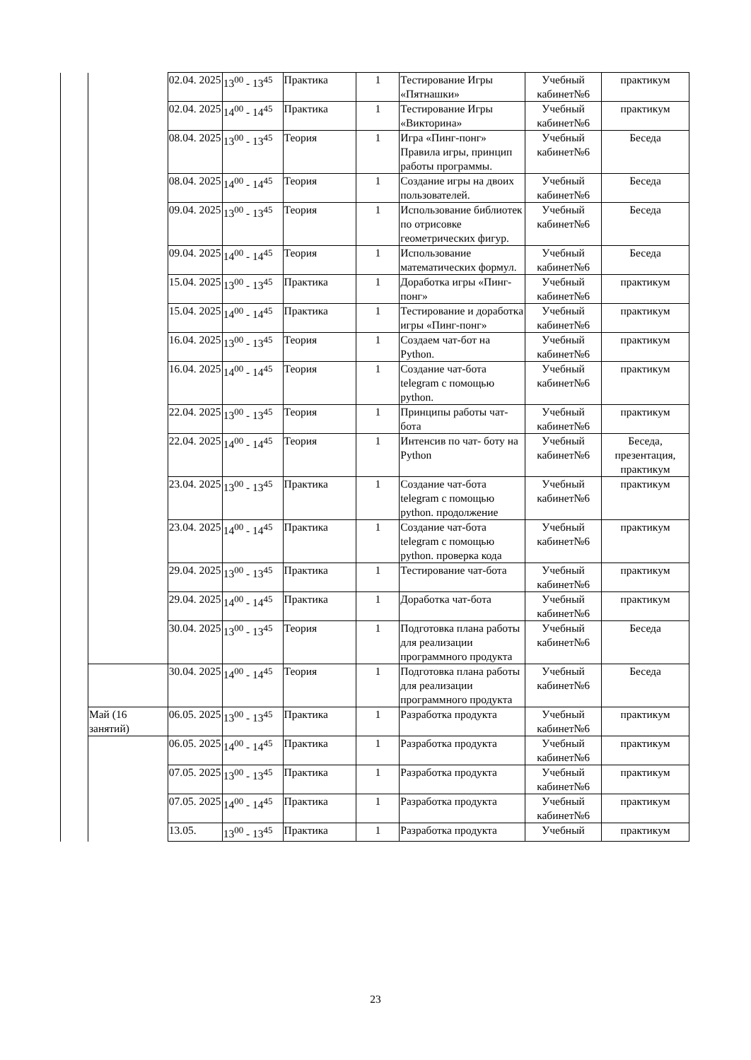| | | 02.04. 2025 | 13<sup>00</sup> - 13<sup>45</sup> | Практика | 1 | Тестирование Игры «Пятнашки» | Учебный кабинет№6 | практикум |
| | | 02.04. 2025 | 14<sup>00</sup> - 14<sup>45</sup> | Практика | 1 | Тестирование Игры «Викторина» | Учебный кабинет№6 | практикум |
| | | 08.04. 2025 | 13<sup>00</sup> - 13<sup>45</sup> | Теория | 1 | Игра «Пинг-понг» Правила игры, принцип работы программы. | Учебный кабинет№6 | Беседа |
| | | 08.04. 2025 | 14<sup>00</sup> - 14<sup>45</sup> | Теория | 1 | Создание игры на двоих пользователей. | Учебный кабинет№6 | Беседа |
| | | 09.04. 2025 | 13<sup>00</sup> - 13<sup>45</sup> | Теория | 1 | Использование библиотек по отрисовке геометрических фигур. | Учебный кабинет№6 | Беседа |
| | | 09.04. 2025 | 14<sup>00</sup> - 14<sup>45</sup> | Теория | 1 | Использование математических формул. | Учебный кабинет№6 | Беседа |
| | | 15.04. 2025 | 13<sup>00</sup> - 13<sup>45</sup> | Практика | 1 | Доработка игры «Пинг-понг» | Учебный кабинет№6 | практикум |
| | | 15.04. 2025 | 14<sup>00</sup> - 14<sup>45</sup> | Практика | 1 | Тестирование и доработка игры «Пинг-понг» | Учебный кабинет№6 | практикум |
| | | 16.04. 2025 | 13<sup>00</sup> - 13<sup>45</sup> | Теория | 1 | Создаем чат-бот на Python. | Учебный кабинет№6 | практикум |
| | | 16.04. 2025 | 14<sup>00</sup> - 14<sup>45</sup> | Теория | 1 | Создание чат-бота telegram с помощью python. | Учебный кабинет№6 | практикум |
| | | 22.04. 2025 | 13<sup>00</sup> - 13<sup>45</sup> | Теория | 1 | Принципы работы чат-бота | Учебный кабинет№6 | практикум |
| | | 22.04. 2025 | 14<sup>00</sup> - 14<sup>45</sup> | Теория | 1 | Интенсив по чат- боту на Python | Учебный кабинет№6 | Беседа, презентация, практикум |
| | | 23.04. 2025 | 13<sup>00</sup> - 13<sup>45</sup> | Практика | 1 | Создание чат-бота telegram с помощью python. продолжение | Учебный кабинет№6 | практикум |
| | | 23.04. 2025 | 14<sup>00</sup> - 14<sup>45</sup> | Практика | 1 | Создание чат-бота telegram с помощью python. проверка кода | Учебный кабинет№6 | практикум |
| | | 29.04. 2025 | 13<sup>00</sup> - 13<sup>45</sup> | Практика | 1 | Тестирование чат-бота | Учебный кабинет№6 | практикум |
| | | 29.04. 2025 | 14<sup>00</sup> - 14<sup>45</sup> | Практика | 1 | Доработка чат-бота | Учебный кабинет№6 | практикум |
| | | 30.04. 2025 | 13<sup>00</sup> - 13<sup>45</sup> | Теория | 1 | Подготовка плана работы для реализации программного продукта | Учебный кабинет№6 | Беседа |
| | | 30.04. 2025 | 14<sup>00</sup> - 14<sup>45</sup> | Теория | 1 | Подготовка плана работы для реализации программного продукта | Учебный кабинет№6 | Беседа |
| | Май (16 занятий) | 06.05. 2025 | 13<sup>00</sup> - 13<sup>45</sup> | Практика | 1 | Разработка продукта | Учебный кабинет№6 | практикум |
| | | 06.05. 2025 | 14<sup>00</sup> - 14<sup>45</sup> | Практика | 1 | Разработка продукта | Учебный кабинет№6 | практикум |
| | | 07.05. 2025 | 13<sup>00</sup> - 13<sup>45</sup> | Практика | 1 | Разработка продукта | Учебный кабинет№6 | практикум |
| | | 07.05. 2025 | 14<sup>00</sup> - 14<sup>45</sup> | Практика | 1 | Разработка продукта | Учебный кабинет№6 | практикум |
| | | 13.05. | 13<sup>00</sup> - 13<sup>45</sup> | Практика | 1 | Разработка продукта | Учебный | практикум |
23